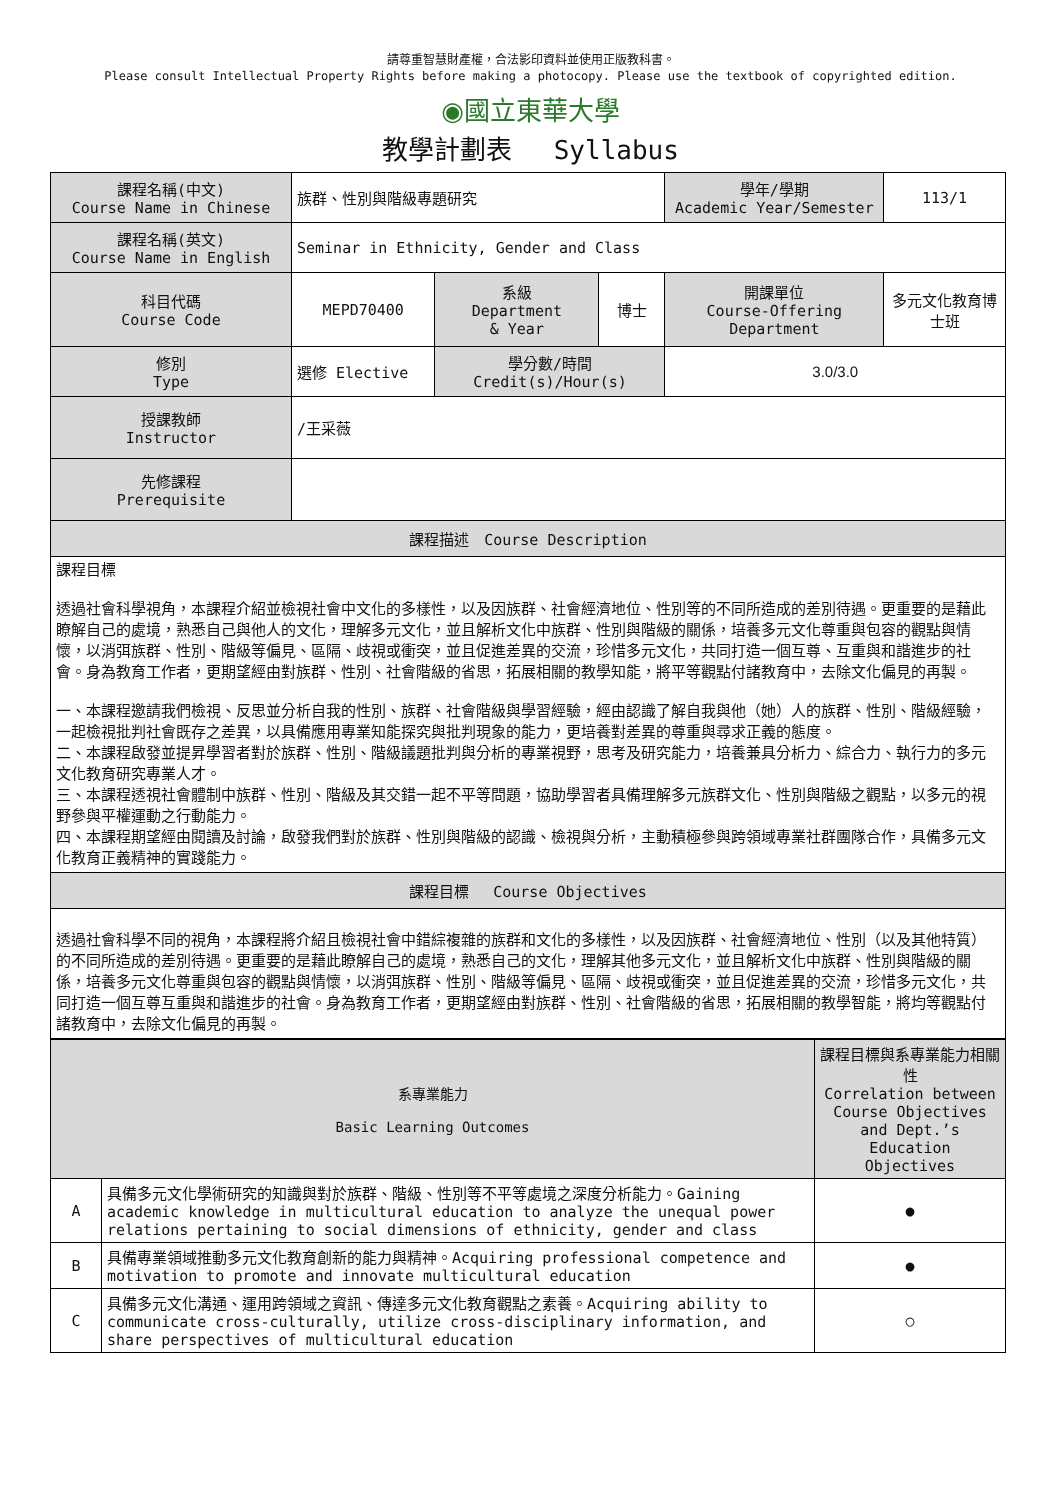請尊重智慧財產權，合法影印資料並使用正版教科書。
Please consult Intellectual Property Rights before making a photocopy. Please use the textbook of copyrighted edition.
◉國立東華大學
教學計劃表　 Syllabus
| 課程名稱(中文) Course Name in Chinese | 族群、性別與階級專題研究 | | | 學年/學期 Academic Year/Semester | 113/1 |
| 課程名稱(英文) Course Name in English | Seminar in Ethnicity, Gender and Class | | | | |
| 科目代碼 Course Code | MEPD70400 | 系級 Department & Year | 博士 | 開課單位 Course-Offering Department | 多元文化教育博士班 |
| 修別 Type | 選修 Elective | 學分數/時間 Credit(s)/Hour(s) | | 3.0/3.0 | |
| 授課教師 Instructor | /王采薇 | | | | |
| 先修課程 Prerequisite | | | | | |
| 課程描述 Course Description | | | | | |
| 課程目標 透過社會科學視角，本課程介紹並檢視社會中文化的多樣性，以及因族群、社會經濟地位、性別等的不同所造成的差別待遇。更重要的是藉此瞭解自己的處境，熟悉自己與他人的文化，理解多元文化，並且解析文化中族群、性別與階級的關係，培養多元文化尊重與包容的觀點與情懷，以消弭族群、性別、階級等偏見、區隔、歧視或衝突，並且促進差異的交流，珍惜多元文化，共同打造一個互尊、互重與和諧進步的社會。身為教育工作者，更期望經由對族群、性別、社會階級的省思，拓展相關的教學知能，將平等觀點付諸教育中，去除文化偏見的再製。 一、本課程邀請我們檢視、反思並分析自我的性別、族群、社會階級與學習經驗，經由認識了解自我與他（她）人的族群、性別、階級經驗，一起檢視批判社會既存之差異，以具備應用專業知能探究與批判現象的能力，更培養對差異的尊重與尋求正義的態度。 二、本課程啟發並提昇學習者對於族群、性別、階級議題批判與分析的專業視野，思考及研究能力，培養兼具分析力、綜合力、執行力的多元文化教育研究專業人才。 三、本課程透視社會體制中族群、性別、階級及其交錯一起不平等問題，協助學習者具備理解多元族群文化、性別與階級之觀點，以多元的視野參與平權運動之行動能力。 四、本課程期望經由閱讀及討論，啟發我們對於族群、性別與階級的認識、檢視與分析，主動積極參與跨領域專業社群團隊合作，具備多元文化教育正義精神的實踐能力。 | | | | | |
| 課程目標 Course Objectives | | | | | |
| 透過社會科學不同的視角，本課程將介紹且檢視社會中錯綜複雜的族群和文化的多樣性，以及因族群、社會經濟地位、性別（以及其他特質）的不同所造成的差別待遇。更重要的是藉此瞭解自己的處境，熟悉自己的文化，理解其他多元文化，並且解析文化中族群、性別與階級的關係，培養多元文化尊重與包容的觀點與情懷，以消弭族群、性別、階級等偏見、區隔、歧視或衝突，並且促進差異的交流，珍惜多元文化，共同打造一個互尊互重與和諧進步的社會。身為教育工作者，更期望經由對族群、性別、社會階級的省思，拓展相關的教學智能，將均等觀點付諸教育中，去除文化偏見的再製。 | | | | | |
| 系專業能力 Basic Learning Outcomes | | 課程目標與系專業能力相關性 Correlation between Course Objectives and Dept.’s Education Objectives |
| --- | --- | --- |
| A | 具備多元文化學術研究的知識與對於族群、階級、性別等不平等處境之深度分析能力。Gaining academic knowledge in multicultural education to analyze the unequal power relations pertaining to social dimensions of ethnicity, gender and class | ● |
| B | 具備專業領域推動多元文化教育創新的能力與精神。Acquiring professional competence and motivation to promote and innovate multicultural education | ● |
| C | 具備多元文化溝通、運用跨領域之資訊、傳達多元文化教育觀點之素養。Acquiring ability to communicate cross-culturally, utilize cross-disciplinary information, and share perspectives of multicultural education | ○ |